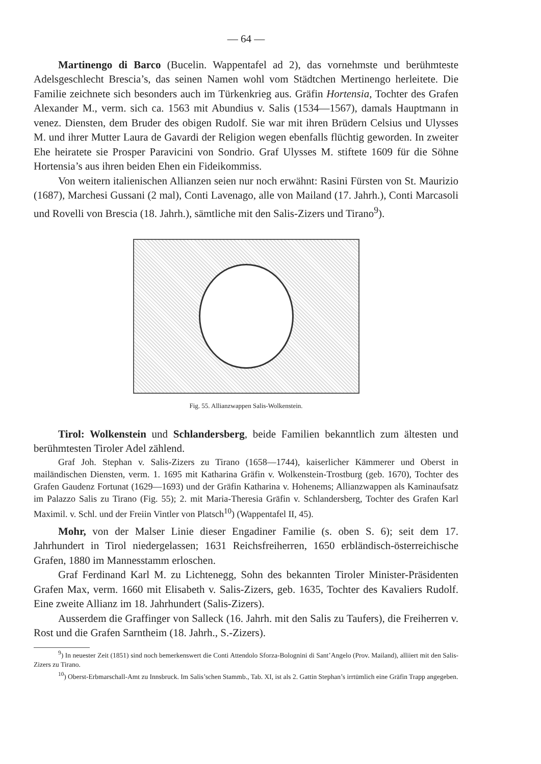— 64 —
Martinengo di Barco (Bucelin. Wappentafel ad 2), das vornehmste und berühmteste Adelsgeschlecht Brescia’s, das seinen Namen wohl vom Städtchen Mertinengo herleitete. Die Familie zeichnete sich besonders auch im Türkenkrieg aus. Gräfin Hortensia, Tochter des Grafen Alexander M., verm. sich ca. 1563 mit Abundius v. Salis (1534—1567), damals Hauptmann in venez. Diensten, dem Bruder des obigen Rudolf. Sie war mit ihren Brüdern Celsius und Ulysses M. und ihrer Mutter Laura de Gavardi der Religion wegen ebenfalls flüchtig geworden. In zweiter Ehe heiratete sie Prosper Paravicini von Sondrio. Graf Ulysses M. stiftete 1609 für die Söhne Hortensia’s aus ihren beiden Ehen ein Fideikommiss.
Von weitern italienischen Allianzen seien nur noch erwähnt: Rasini Fürsten von St. Maurizio (1687), Marchesi Gussani (2 mal), Conti Lavenago, alle von Mailand (17. Jahrh.), Conti Marcasoli und Rovelli von Brescia (18. Jahrh.), sämtliche mit den Salis-Zizers und Tirano<sup>9</sup>).
Fig. 55. Allianzwappen Salis-Wolkenstein.
Tirol: Wolkenstein und Schlandersberg, beide Familien bekanntlich zum ältesten und berühmtesten Tiroler Adel zählend.
Graf Joh. Stephan v. Salis-Zizers zu Tirano (1658—1744), kaiserlicher Kämmerer und Oberst in mailändischen Diensten, verm. 1. 1695 mit Katharina Gräfin v. Wolkenstein-Trostburg (geb. 1670), Tochter des Grafen Gaudenz Fortunat (1629—1693) und der Gräfin Katharina v. Hohenems; Allianzwappen als Kaminaufsatz im Palazzo Salis zu Tirano (Fig. 55); 2. mit Maria-Theresia Gräfin v. Schlandersberg, Tochter des Grafen Karl Maximil. v. Schl. und der Freiin Vintler von Platsch<sup>10</sup>) (Wappentafel II, 45).
Mohr, von der Malser Linie dieser Engadiner Familie (s. oben S. 6); seit dem 17. Jahrhundert in Tirol niedergelassen; 1631 Reichsfreiherren, 1650 erbländisch-österreichische Grafen, 1880 im Mannesstamm erloschen.
Graf Ferdinand Karl M. zu Lichtenegg, Sohn des bekannten Tiroler Minister-Präsidenten Grafen Max, verm. 1660 mit Elisabeth v. Salis-Zizers, geb. 1635, Tochter des Kavaliers Rudolf. Eine zweite Allianz im 18. Jahrhundert (Salis-Zizers).
Ausserdem die Graffinger von Salleck (16. Jahrh. mit den Salis zu Taufers), die Freiherren v. Rost und die Grafen Sarntheim (18. Jahrh., S.-Zizers).
<sup>9</sup>) In neuester Zeit (1851) sind noch bemerkenswert die Conti Attendolo Sforza-Bolognini di Sant’Angelo (Prov. Mailand), alliiert mit den Salis-Zizers zu Tirano.
<sup>10</sup>) Oberst-Erbmarschall-Amt zu Innsbruck. Im Salis’schen Stammb., Tab. XI, ist als 2. Gattin Stephan’s irrtümlich eine Gräfin Trapp angegeben.